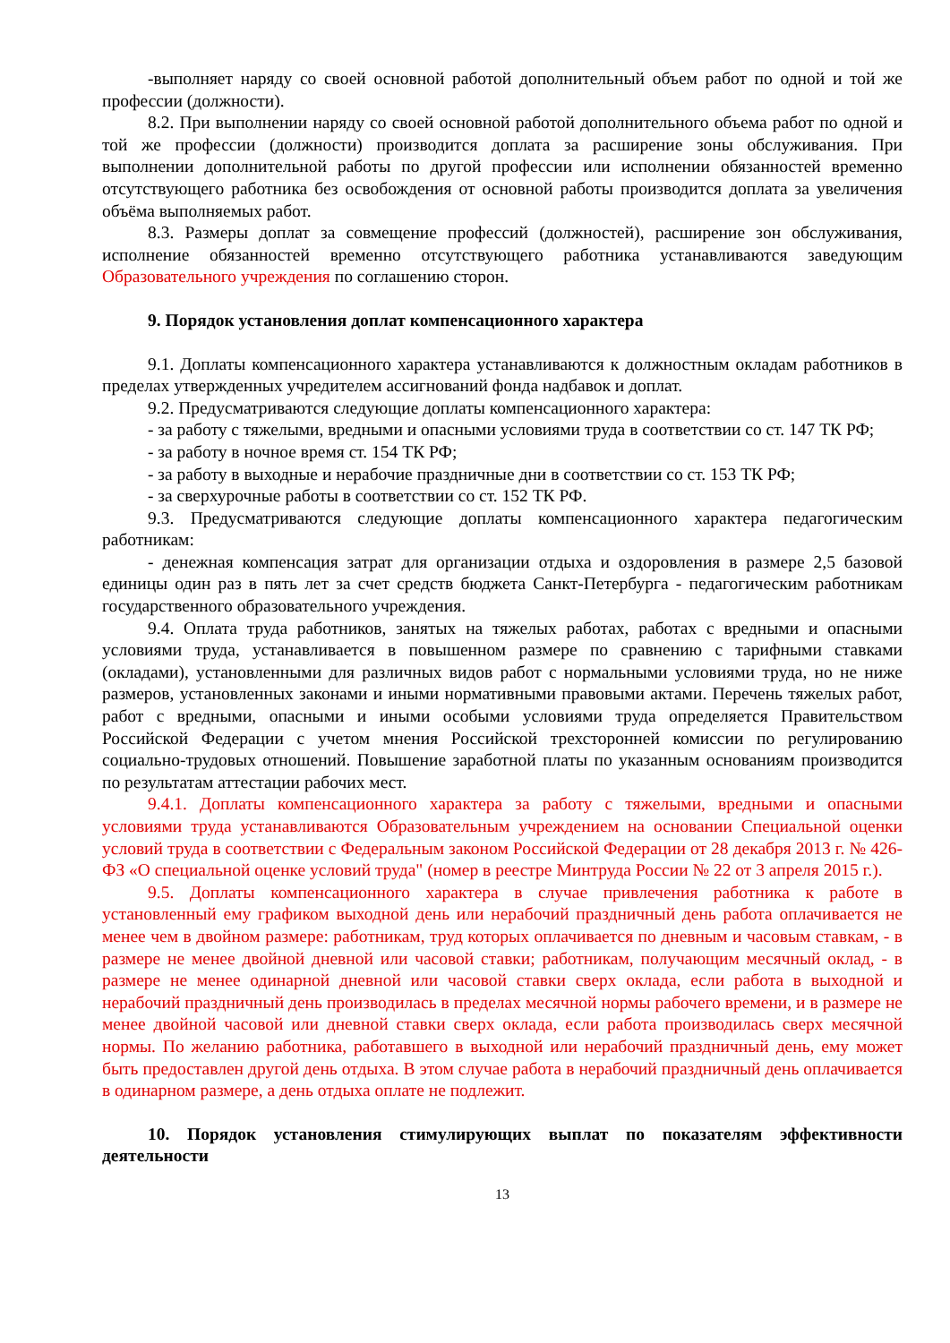-выполняет наряду со своей основной работой дополнительный объем работ по одной и той же профессии (должности).
8.2. При выполнении наряду со своей основной работой дополнительного объема работ по одной и той же профессии (должности) производится доплата за расширение зоны обслуживания. При выполнении дополнительной работы по другой профессии или исполнении обязанностей временно отсутствующего работника без освобождения от основной работы производится доплата за увеличения объёма выполняемых работ.
8.3. Размеры доплат за совмещение профессий (должностей), расширение зон обслуживания, исполнение обязанностей временно отсутствующего работника устанавливаются заведующим Образовательного учреждения по соглашению сторон.
9. Порядок установления доплат компенсационного характера
9.1. Доплаты компенсационного характера устанавливаются к должностным окладам работников в пределах утвержденных учредителем ассигнований фонда надбавок и доплат.
9.2. Предусматриваются следующие доплаты компенсационного характера:
- за работу с тяжелыми, вредными и опасными условиями труда в соответствии со ст. 147 ТК РФ;
- за работу в ночное время ст. 154 ТК РФ;
- за работу в выходные и нерабочие праздничные дни в соответствии со ст. 153 ТК РФ;
- за сверхурочные работы в соответствии со ст. 152 ТК РФ.
9.3. Предусматриваются следующие доплаты компенсационного характера педагогическим работникам:
- денежная компенсация затрат для организации отдыха и оздоровления в размере 2,5 базовой единицы один раз в пять лет за счет средств бюджета Санкт-Петербурга - педагогическим работникам государственного образовательного учреждения.
9.4. Оплата труда работников, занятых на тяжелых работах, работах с вредными и опасными условиями труда, устанавливается в повышенном размере по сравнению с тарифными ставками (окладами), установленными для различных видов работ с нормальными условиями труда, но не ниже размеров, установленных законами и иными нормативными правовыми актами. Перечень тяжелых работ, работ с вредными, опасными и иными особыми условиями труда определяется Правительством Российской Федерации с учетом мнения Российской трехсторонней комиссии по регулированию социально-трудовых отношений. Повышение заработной платы по указанным основаниям производится по результатам аттестации рабочих мест.
9.4.1. Доплаты компенсационного характера за работу с тяжелыми, вредными и опасными условиями труда устанавливаются Образовательным учреждением на основании Специальной оценки условий труда в соответствии с Федеральным законом Российской Федерации от 28 декабря 2013 г. № 426-ФЗ «О специальной оценке условий труда" (номер в реестре Минтруда России № 22 от 3 апреля 2015 г.).
9.5. Доплаты компенсационного характера в случае привлечения работника к работе в установленный ему графиком выходной день или нерабочий праздничный день работа оплачивается не менее чем в двойном размере: работникам, труд которых оплачивается по дневным и часовым ставкам, - в размере не менее двойной дневной или часовой ставки; работникам, получающим месячный оклад, - в размере не менее одинарной дневной или часовой ставки сверх оклада, если работа в выходной и нерабочий праздничный день производилась в пределах месячной нормы рабочего времени, и в размере не менее двойной часовой или дневной ставки сверх оклада, если работа производилась сверх месячной нормы. По желанию работника, работавшего в выходной или нерабочий праздничный день, ему может быть предоставлен другой день отдыха. В этом случае работа в нерабочий праздничный день оплачивается в одинарном размере, а день отдыха оплате не подлежит.
10. Порядок установления стимулирующих выплат по показателям эффективности деятельности
13